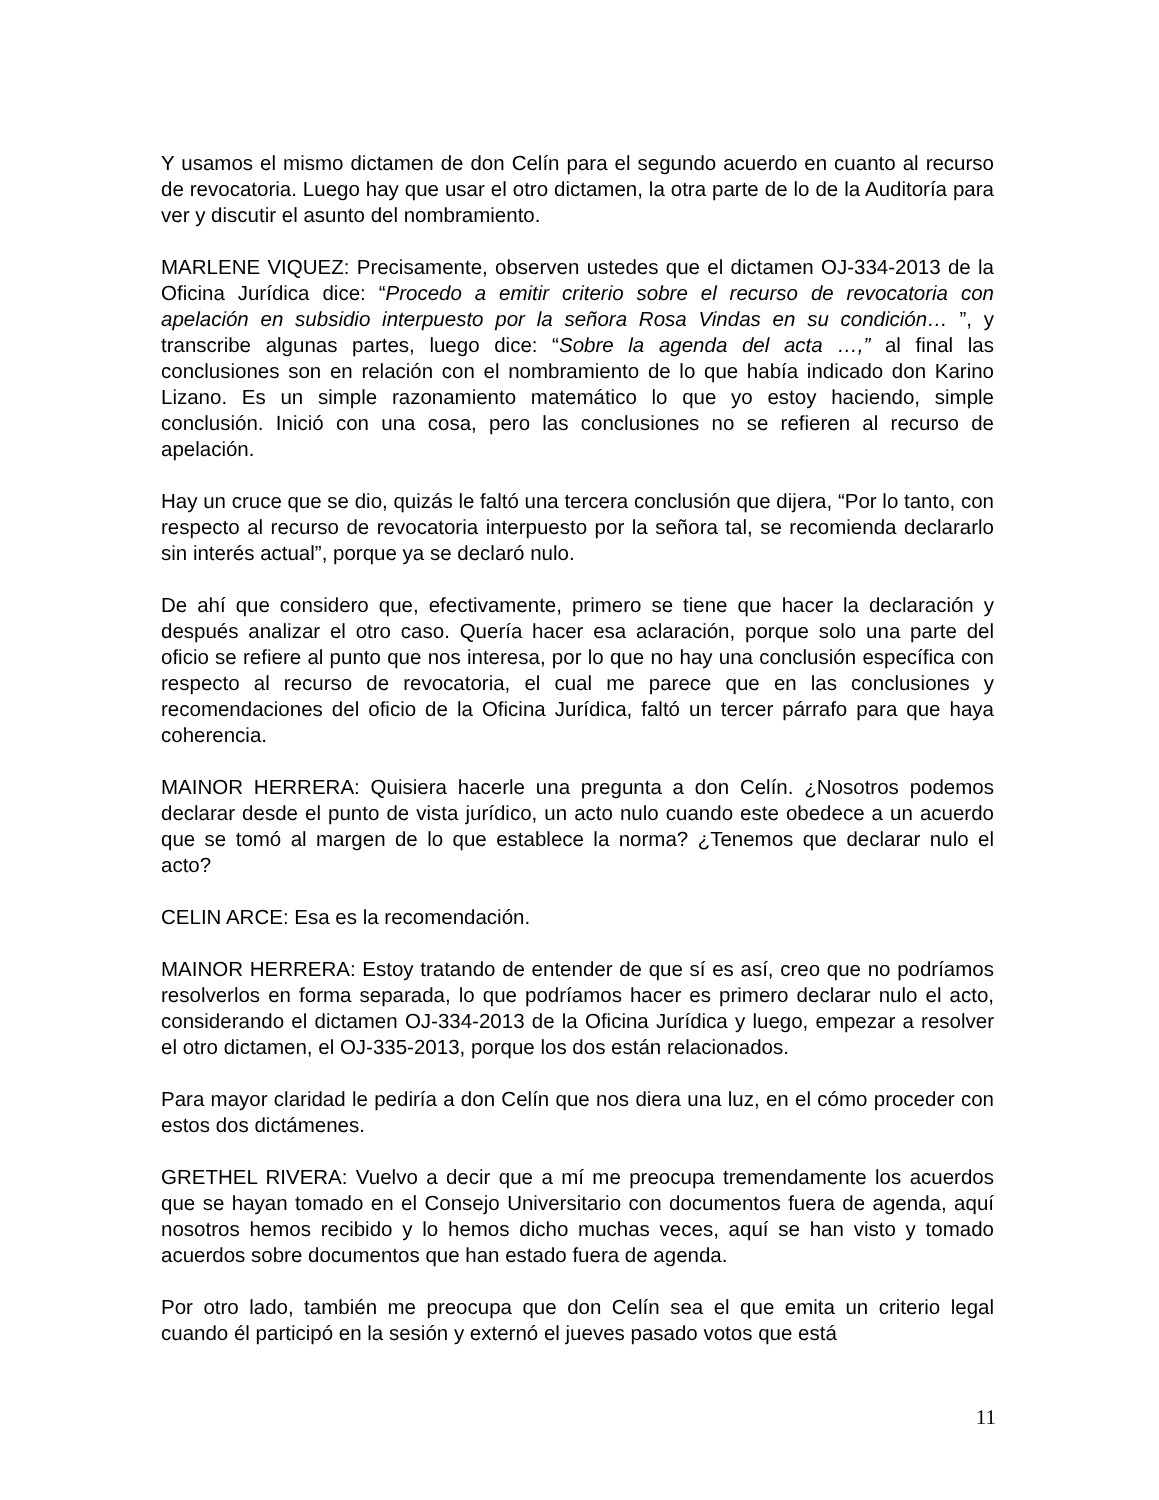Y usamos el mismo dictamen de don Celín para el segundo acuerdo en cuanto al recurso de revocatoria. Luego hay que usar el otro dictamen, la otra parte de lo de la Auditoría para ver y discutir el asunto del nombramiento.
MARLENE VIQUEZ: Precisamente, observen ustedes que el dictamen OJ-334-2013 de la Oficina Jurídica dice: “Procedo a emitir criterio sobre el recurso de revocatoria con apelación en subsidio interpuesto por la señora Rosa Vindas en su condición… ”, y transcribe algunas partes, luego dice: “Sobre la agenda del acta …,” al final las conclusiones son en relación con el nombramiento de lo que había indicado don Karino Lizano. Es un simple razonamiento matemático lo que yo estoy haciendo, simple conclusión. Inició con una cosa, pero las conclusiones no se refieren al recurso de apelación.
Hay un cruce que se dio, quizás le faltó una tercera conclusión que dijera, “Por lo tanto, con respecto al recurso de revocatoria interpuesto por la señora tal, se recomienda declararlo sin interés actual”, porque ya se declaró nulo.
De ahí que considero que, efectivamente, primero se tiene que hacer la declaración y después analizar el otro caso. Quería hacer esa aclaración, porque solo una parte del oficio se refiere al punto que nos interesa, por lo que no hay una conclusión específica con respecto al recurso de revocatoria, el cual me parece que en las conclusiones y recomendaciones del oficio de la Oficina Jurídica, faltó un tercer párrafo para que haya coherencia.
MAINOR HERRERA: Quisiera hacerle una pregunta a don Celín. ¿Nosotros podemos declarar desde el punto de vista jurídico, un acto nulo cuando este obedece a un acuerdo que se tomó al margen de lo que establece la norma? ¿Tenemos que declarar nulo el acto?
CELIN ARCE: Esa es la recomendación.
MAINOR HERRERA: Estoy tratando de entender de que sí es así, creo que no podríamos resolverlos en forma separada, lo que podríamos hacer es primero declarar nulo el acto, considerando el dictamen OJ-334-2013 de la Oficina Jurídica y luego, empezar a resolver el otro dictamen, el OJ-335-2013, porque los dos están relacionados.
Para mayor claridad le pediría a don Celín que nos diera una luz, en el cómo proceder con estos dos dictámenes.
GRETHEL RIVERA: Vuelvo a decir que a mí me preocupa tremendamente los acuerdos que se hayan tomado en el Consejo Universitario con documentos fuera de agenda, aquí nosotros hemos recibido y lo hemos dicho muchas veces, aquí se han visto y tomado acuerdos sobre documentos que han estado fuera de agenda.
Por otro lado, también me preocupa que don Celín sea el que emita un criterio legal cuando él participó en la sesión y externó el jueves pasado votos que está
11